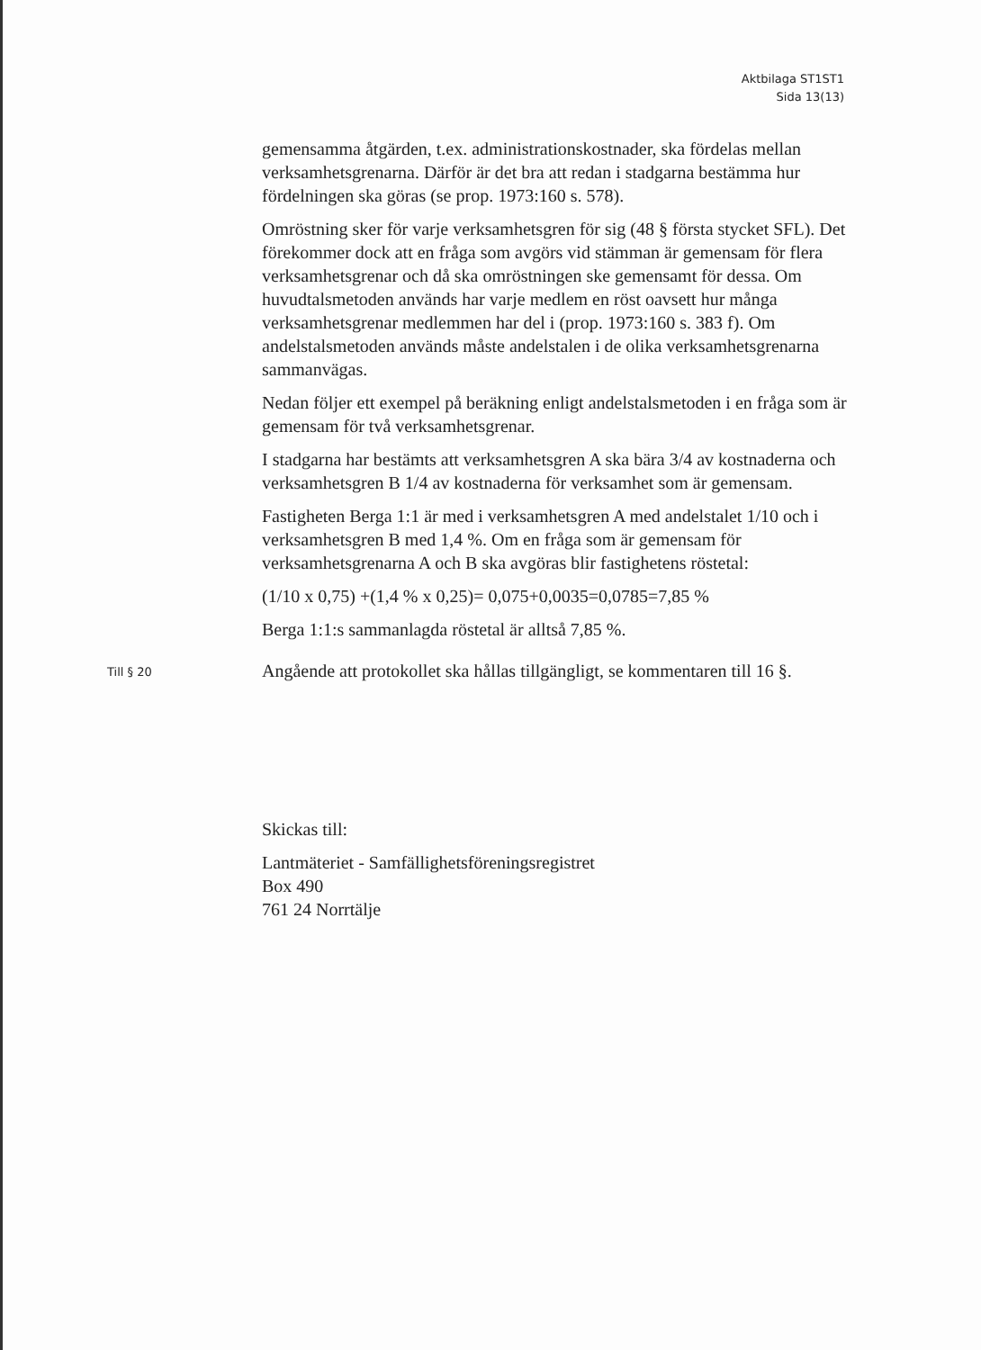Aktbilaga ST1ST1
Sida 13(13)
gemensamma åtgärden, t.ex. administrationskostnader, ska fördelas mellan verksamhetsgrenarna. Därför är det bra att redan i stadgarna bestämma hur fördelningen ska göras (se prop. 1973:160 s. 578).
Omröstning sker för varje verksamhetsgren för sig (48 § första stycket SFL). Det förekommer dock att en fråga som avgörs vid stämman är gemensam för flera verksamhetsgrenar och då ska omröstningen ske gemensamt för dessa. Om huvudtalsmetoden används har varje medlem en röst oavsett hur många verksamhetsgrenar medlemmen har del i (prop. 1973:160 s. 383 f). Om andelstalsmetoden används måste andelstalen i de olika verksamhetsgrenarna sammanvägas.
Nedan följer ett exempel på beräkning enligt andelstalsmetoden i en fråga som är gemensam för två verksamhetsgrenar.
I stadgarna har bestämts att verksamhetsgren A ska bära 3/4 av kostnaderna och verksamhetsgren B 1/4 av kostnaderna för verksamhet som är gemensam.
Fastigheten Berga 1:1 är med i verksamhetsgren A med andelstalet 1/10 och i verksamhetsgren B med 1,4 %. Om en fråga som är gemensam för verksamhetsgrenarna A och B ska avgöras blir fastighetens röstetal:
(1/10 x 0,75) +(1,4 % x 0,25)= 0,075+0,0035=0,0785=7,85 %
Berga 1:1:s sammanlagda röstetal är alltså 7,85 %.
Till § 20
Angående att protokollet ska hållas tillgängligt, se kommentaren till 16 §.
Skickas till:
Lantmäteriet - Samfällighetsföreningsregistret
Box 490
761 24 Norrtälje